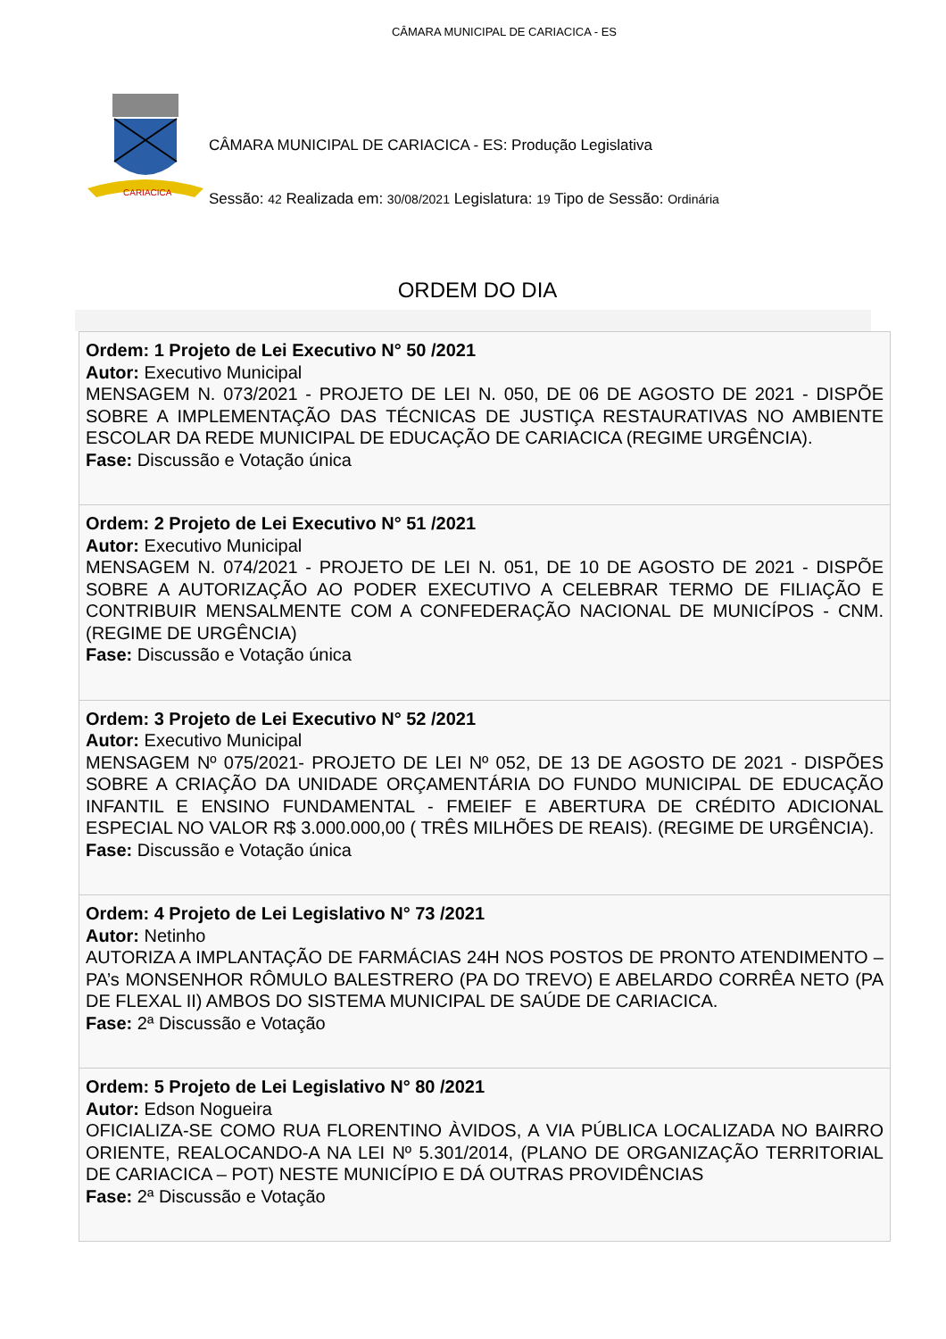CÂMARA MUNICIPAL DE CARIACICA - ES
CARIACICA
CÂMARA MUNICIPAL DE CARIACICA - ES: Produção Legislativa
Sessão: 42 Realizada em: 30/08/2021 Legislatura: 19 Tipo de Sessão: Ordinária
ORDEM DO DIA
Ordem: 1 Projeto de Lei Executivo N° 50 /2021
Autor: Executivo Municipal
MENSAGEM N. 073/2021 - PROJETO DE LEI N. 050, DE 06 DE AGOSTO DE 2021 - DISPÕE SOBRE A IMPLEMENTAÇÃO DAS TÉCNICAS DE JUSTIÇA RESTAURATIVAS NO AMBIENTE ESCOLAR DA REDE MUNICIPAL DE EDUCAÇÃO DE CARIACICA (REGIME URGÊNCIA).
Fase: Discussão e Votação única
Ordem: 2 Projeto de Lei Executivo N° 51 /2021
Autor: Executivo Municipal
MENSAGEM N. 074/2021 - PROJETO DE LEI N. 051, DE 10 DE AGOSTO DE 2021 - DISPÕE SOBRE A AUTORIZAÇÃO AO PODER EXECUTIVO A CELEBRAR TERMO DE FILIAÇÃO E CONTRIBUIR MENSALMENTE COM A CONFEDERAÇÃO NACIONAL DE MUNICÍPOS - CNM. (REGIME DE URGÊNCIA)
Fase: Discussão e Votação única
Ordem: 3 Projeto de Lei Executivo N° 52 /2021
Autor: Executivo Municipal
MENSAGEM Nº 075/2021- PROJETO DE LEI Nº 052, DE 13 DE AGOSTO DE 2021 - DISPÕES SOBRE A CRIAÇÃO DA UNIDADE ORÇAMENTÁRIA DO FUNDO MUNICIPAL DE EDUCAÇÃO INFANTIL E ENSINO FUNDAMENTAL - FMEIEF E ABERTURA DE CRÉDITO ADICIONAL ESPECIAL NO VALOR R$ 3.000.000,00 ( TRÊS MILHÕES DE REAIS). (REGIME DE URGÊNCIA).
Fase: Discussão e Votação única
Ordem: 4 Projeto de Lei Legislativo N° 73 /2021
Autor: Netinho
AUTORIZA A IMPLANTAÇÃO DE FARMÁCIAS 24H NOS POSTOS DE PRONTO ATENDIMENTO – PA’s MONSENHOR RÔMULO BALESTRERO (PA DO TREVO) E ABELARDO CORRÊA NETO (PA DE FLEXAL II) AMBOS DO SISTEMA MUNICIPAL DE SAÚDE DE CARIACICA.
Fase: 2ª Discussão e Votação
Ordem: 5 Projeto de Lei Legislativo N° 80 /2021
Autor: Edson Nogueira
OFICIALIZA-SE COMO RUA FLORENTINO ÀVIDOS, A VIA PÚBLICA LOCALIZADA NO BAIRRO ORIENTE, REALOCANDO-A NA LEI Nº 5.301/2014, (PLANO DE ORGANIZAÇÃO TERRITORIAL DE CARIACICA – POT) NESTE MUNICÍPIO E DÁ OUTRAS PROVIDÊNCIAS
Fase: 2ª Discussão e Votação